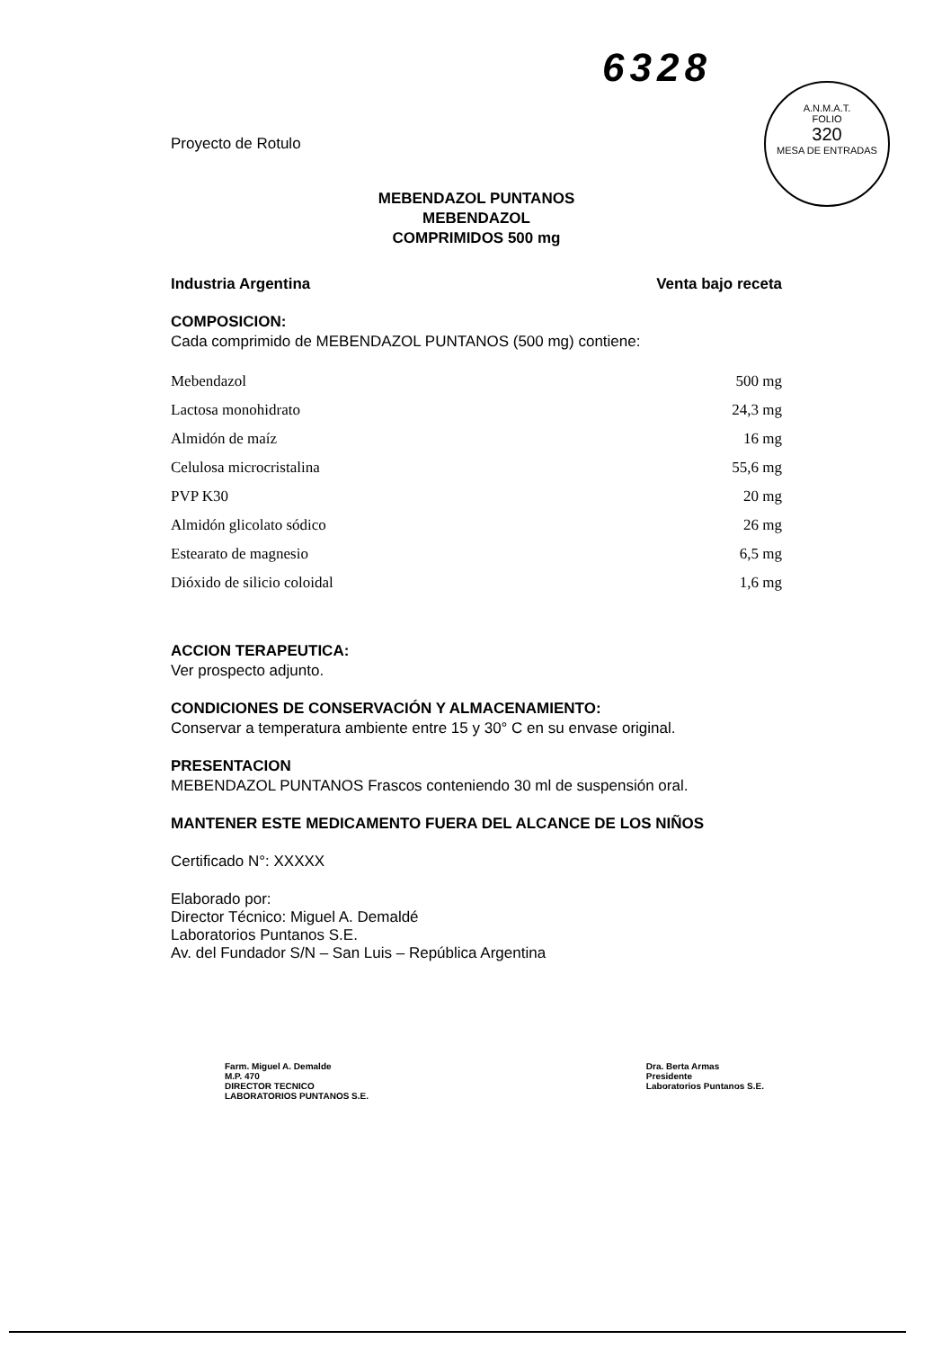6328
A.N.M.A.T.
FOLIO
320
MESA DE ENTRADAS
Proyecto de Rotulo
MEBENDAZOL PUNTANOS
MEBENDAZOL
COMPRIMIDOS 500 mg
Industria Argentina Venta bajo receta
COMPOSICION:
Cada comprimido de MEBENDAZOL PUNTANOS (500 mg) contiene:
| Mebendazol | 500 mg |
| Lactosa monohidrato | 24,3 mg |
| Almidón de maíz | 16 mg |
| Celulosa microcristalina | 55,6 mg |
| PVP K30 | 20 mg |
| Almidón glicolato sódico | 26 mg |
| Estearato de magnesio | 6,5 mg |
| Dióxido de silicio coloidal | 1,6 mg |
ACCION TERAPEUTICA:
Ver prospecto adjunto.
CONDICIONES DE CONSERVACIÓN Y ALMACENAMIENTO:
Conservar a temperatura ambiente entre 15 y 30° C en su envase original.
PRESENTACION
MEBENDAZOL PUNTANOS Frascos conteniendo 30 ml de suspensión oral.
MANTENER ESTE MEDICAMENTO FUERA DEL ALCANCE DE LOS NIÑOS
Certificado N°: XXXXX
Elaborado por:
Director Técnico: Miguel A. Demaldé
Laboratorios Puntanos S.E.
Av. del Fundador S/N – San Luis – República Argentina
Farm. Miguel A. Demalde
M.P. 470
DIRECTOR TECNICO
LABORATORIOS PUNTANOS S.E.
Dra. Berta Armas
Presidente
Laboratorios Puntanos S.E.